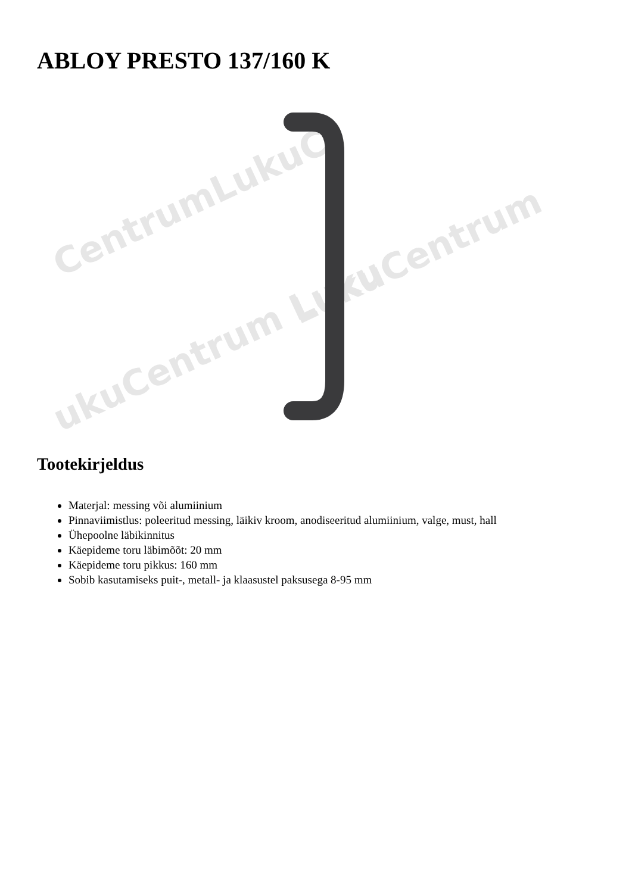ABLOY PRESTO 137/160 K
CentrumLukuC
LukuCentrum
ukuCentrum Luku
Tootekirjeldus
Materjal: messing või alumiinium
Pinnaviimistlus: poleeritud messing, läikiv kroom, anodiseeritud alumiinium, valge, must, hall
Ühepoolne läbikinnitus
Käepideme toru läbimõõt: 20 mm
Käepideme toru pikkus: 160 mm
Sobib kasutamiseks puit-, metall- ja klaasustel paksusega 8-95 mm